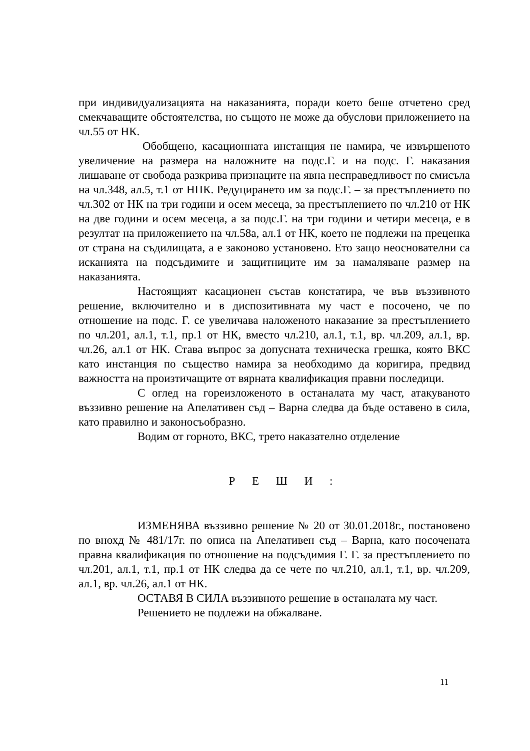при индивидуализацията на наказанията, поради което беше отчетено сред смекчаващите обстоятелства, но същото не може да обуслови приложението на чл.55 от НК.
Обобщено, касационната инстанция не намира, че извършеното увеличение на размера на наложните на подс.Г. и на подс. Г. наказания лишаване от свобода разкрива признаците на явна несправедливост по смисъла на чл.348, ал.5, т.1 от НПК. Редуцирането им за подс.Г. – за престъплението по чл.302 от НК на три години и осем месеца, за престъплението по чл.210 от НК на две години и осем месеца, а за подс.Г. на три години и четири месеца, е в резултат на приложението на чл.58а, ал.1 от НК, което не подлежи на преценка от страна на съдилищата, а е законово установено. Ето защо неоснователни са исканията на подсъдимите и защитниците им за намаляване размер на наказанията.
Настоящият касационен състав констатира, че във въззивното решение, включително и в диспозитивната му част е посочено, че по отношение на подс. Г. се увеличава наложеното наказание за престъплението по чл.201, ал.1, т.1, пр.1 от НК, вместо чл.210, ал.1, т.1, вр. чл.209, ал.1, вр. чл.26, ал.1 от НК. Става въпрос за допусната техническа грешка, която ВКС като инстанция по същество намира за необходимо да коригира, предвид важността на произтичащите от вярната квалификация правни последици.
С оглед на гореизложеното в останалата му част, атакуваното въззивно решение на Апелативен съд – Варна следва да бъде оставено в сила, като правилно и законосъобразно.
Водим от горното, ВКС, трето наказателно отделение
Р Е Ш И :
ИЗМЕНЯВА въззивно решение № 20 от 30.01.2018г., постановено по внохд № 481/17г. по описа на Апелативен съд – Варна, като посочената правна квалификация по отношение на подсъдимия Г. Г. за престъплението по чл.201, ал.1, т.1, пр.1 от НК следва да се чете по чл.210, ал.1, т.1, вр. чл.209, ал.1, вр. чл.26, ал.1 от НК.
ОСТАВЯ В СИЛА въззивното решение в останалата му част.
Решението не подлежи на обжалване.
11